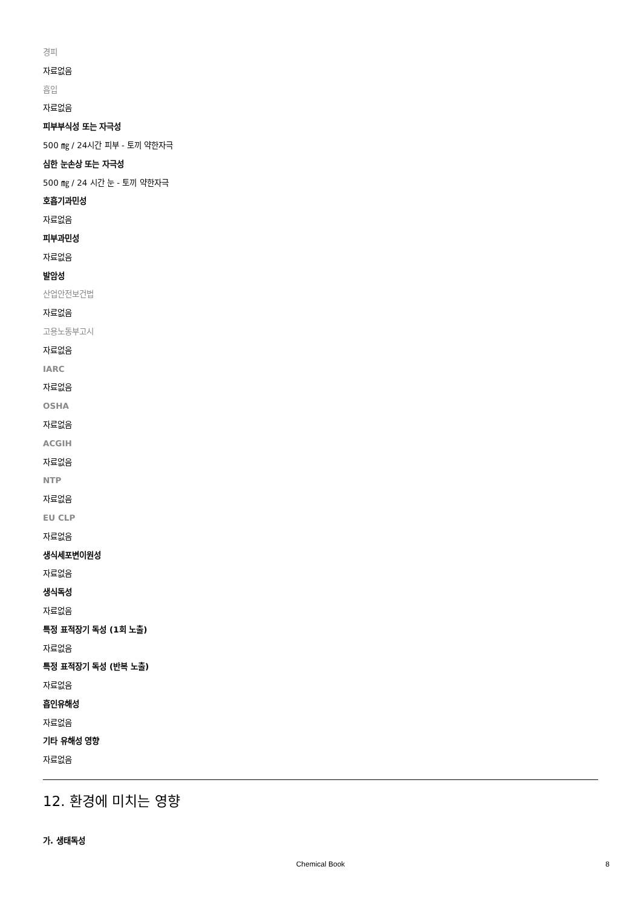경피
자료없음
흡입
자료없음
피부부식성 또는 자극성
500 ㎎ / 24시간 피부 - 토끼 약한자극
심한 눈손상 또는 자극성
500 ㎎ / 24 시간 눈 - 토끼 약한자극
호흡기과민성
자료없음
피부과민성
자료없음
발암성
산업안전보건법
자료없음
고용노동부고시
자료없음
IARC
자료없음
OSHA
자료없음
ACGIH
자료없음
NTP
자료없음
EU CLP
자료없음
생식세포변이원성
자료없음
생식독성
자료없음
특정 표적장기 독성 (1회 노출)
자료없음
특정 표적장기 독성 (반복 노출)
자료없음
흡인유해성
자료없음
기타 유해성 영향
자료없음
12. 환경에 미치는 영향
가. 생태독성
Chemical Book 8